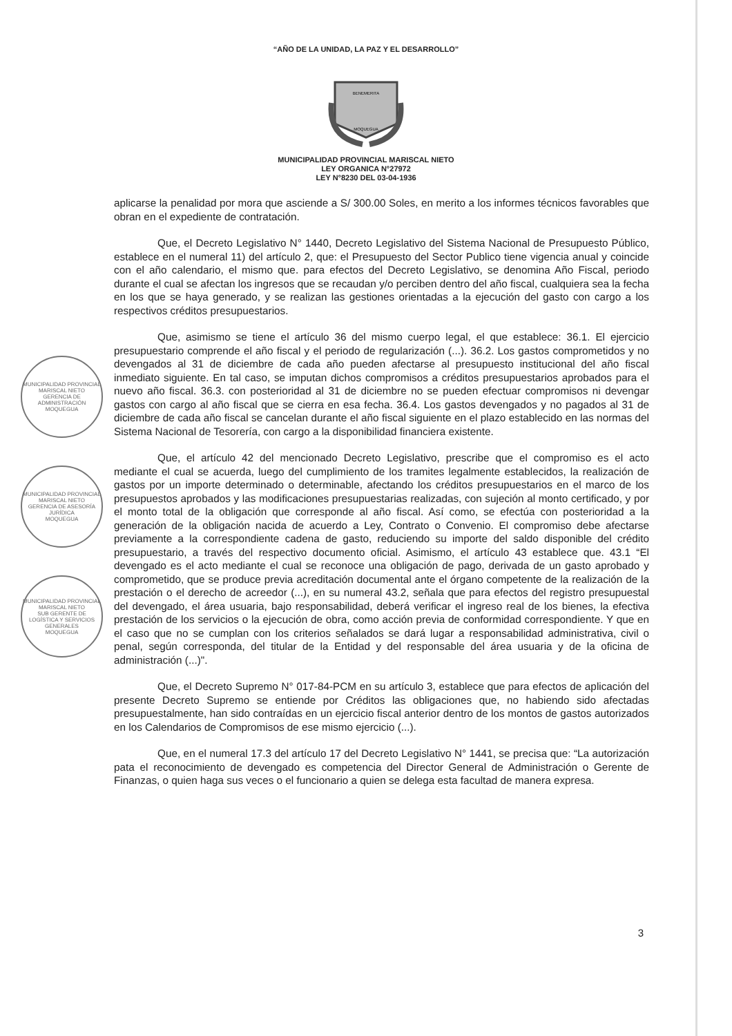“AÑO DE LA UNIDAD, LA PAZ Y EL DESARROLLO”
BENEMERITA
MOQUEGUA
MUNICIPALIDAD PROVINCIAL MARISCAL NIETO
LEY ORGANICA N°27972
LEY N°8230 DEL 03-04-1936
MUNICIPALIDAD PROVINCIAL MARISCAL NIETO
GERENCIA DE ADMINISTRACIÓN
MOQUEGUA
MUNICIPALIDAD PROVINCIAL MARISCAL NIETO
GERENCIA DE ASESORÍA JURÍDICA
MOQUEGUA
MUNICIPALIDAD PROVINCIAL MARISCAL NIETO
SUB GERENTE DE LOGÍSTICA Y SERVICIOS GENERALES
MOQUEGUA
aplicarse la penalidad por mora que asciende a S/ 300.00 Soles, en merito a los informes técnicos favorables que obran en el expediente de contratación.
Que, el Decreto Legislativo N° 1440, Decreto Legislativo del Sistema Nacional de Presupuesto Público, establece en el numeral 11) del artículo 2, que: el Presupuesto del Sector Publico tiene vigencia anual y coincide con el año calendario, el mismo que. para efectos del Decreto Legislativo, se denomina Año Fiscal, periodo durante el cual se afectan los ingresos que se recaudan y/o perciben dentro del año fiscal, cualquiera sea la fecha en los que se haya generado, y se realizan las gestiones orientadas a la ejecución del gasto con cargo a los respectivos créditos presupuestarios.
Que, asimismo se tiene el artículo 36 del mismo cuerpo legal, el que establece: 36.1. El ejercicio presupuestario comprende el año fiscal y el periodo de regularización (...). 36.2. Los gastos comprometidos y no devengados al 31 de diciembre de cada año pueden afectarse al presupuesto institucional del año fiscal inmediato siguiente. En tal caso, se imputan dichos compromisos a créditos presupuestarios aprobados para el nuevo año fiscal. 36.3. con posterioridad al 31 de diciembre no se pueden efectuar compromisos ni devengar gastos con cargo al año fiscal que se cierra en esa fecha. 36.4. Los gastos devengados y no pagados al 31 de diciembre de cada año fiscal se cancelan durante el año fiscal siguiente en el plazo establecido en las normas del Sistema Nacional de Tesorería, con cargo a la disponibilidad financiera existente.
Que, el artículo 42 del mencionado Decreto Legislativo, prescribe que el compromiso es el acto mediante el cual se acuerda, luego del cumplimiento de los tramites legalmente establecidos, la realización de gastos por un importe determinado o determinable, afectando los créditos presupuestarios en el marco de los presupuestos aprobados y las modificaciones presupuestarias realizadas, con sujeción al monto certificado, y por el monto total de la obligación que corresponde al año fiscal. Así como, se efectúa con posterioridad a la generación de la obligación nacida de acuerdo a Ley, Contrato o Convenio. El compromiso debe afectarse previamente a la correspondiente cadena de gasto, reduciendo su importe del saldo disponible del crédito presupuestario, a través del respectivo documento oficial. Asimismo, el artículo 43 establece que. 43.1 “El devengado es el acto mediante el cual se reconoce una obligación de pago, derivada de un gasto aprobado y comprometido, que se produce previa acreditación documental ante el órgano competente de la realización de la prestación o el derecho de acreedor (...), en su numeral 43.2, señala que para efectos del registro presupuestal del devengado, el área usuaria, bajo responsabilidad, deberá verificar el ingreso real de los bienes, la efectiva prestación de los servicios o la ejecución de obra, como acción previa de conformidad correspondiente. Y que en el caso que no se cumplan con los criterios señalados se dará lugar a responsabilidad administrativa, civil o penal, según corresponda, del titular de la Entidad y del responsable del área usuaria y de la oficina de administración (...)".
Que, el Decreto Supremo N° 017-84-PCM en su artículo 3, establece que para efectos de aplicación del presente Decreto Supremo se entiende por Créditos las obligaciones que, no habiendo sido afectadas presupuestalmente, han sido contraídas en un ejercicio fiscal anterior dentro de los montos de gastos autorizados en los Calendarios de Compromisos de ese mismo ejercicio (...).
Que, en el numeral 17.3 del artículo 17 del Decreto Legislativo N° 1441, se precisa que: “La autorización pata el reconocimiento de devengado es competencia del Director General de Administración o Gerente de Finanzas, o quien haga sus veces o el funcionario a quien se delega esta facultad de manera expresa.
3